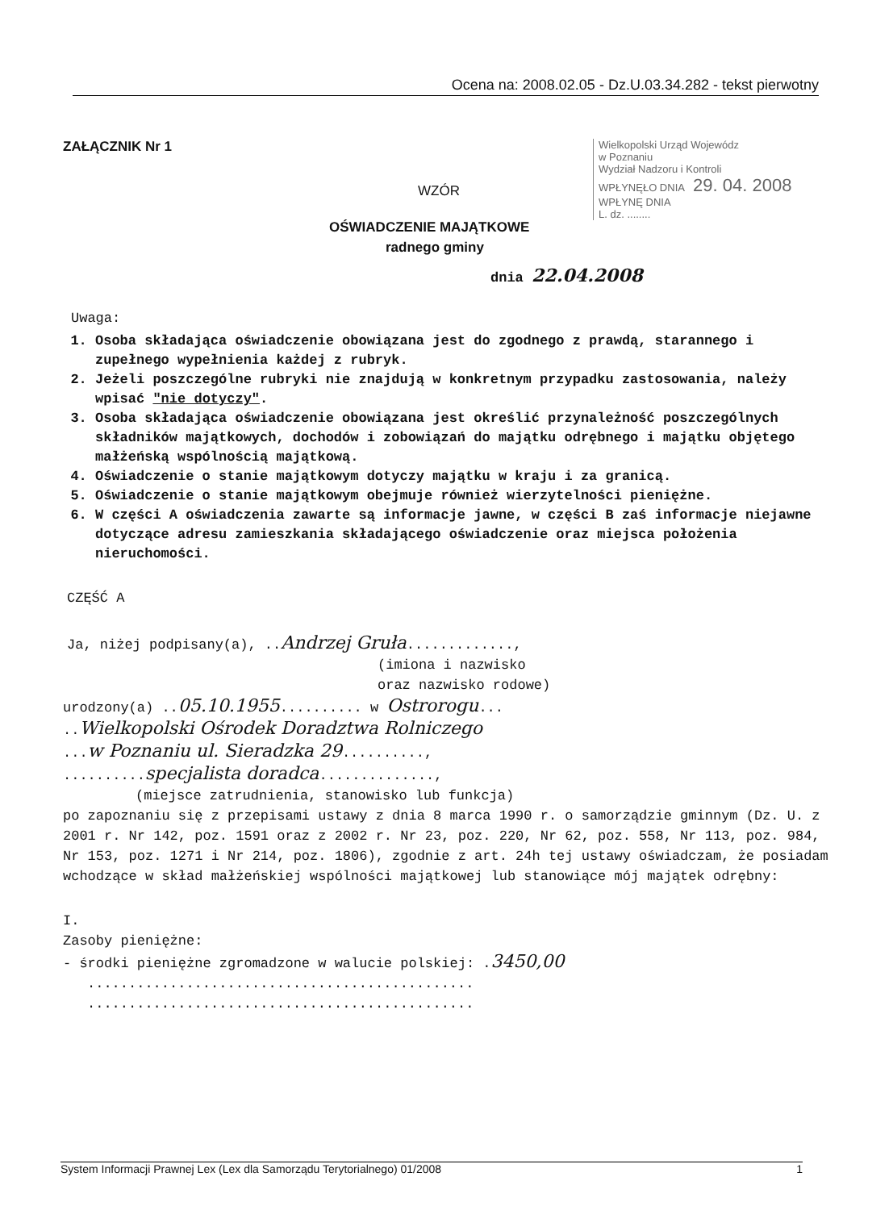Ocena na: 2008.02.05 - Dz.U.03.34.282 - tekst pierwotny
Wielkopolski Urząd Wojewódz
w Poznaniu
Wydział Nadzoru i Kontroli
WPŁYNĘŁO DNIA 29. 04. 2008 WPŁYNĘ DNIA
L. dz. ........
ZAŁĄCZNIK Nr 1
WZÓR
OŚWIADCZENIE MAJĄTKOWE
radnego gminy
dnia 22.04.2008
Uwaga:
1. Osoba składająca oświadczenie obowiązana jest do zgodnego z prawdą, starannego i zupełnego wypełnienia każdej z rubryk.
2. Jeżeli poszczególne rubryki nie znajdują w konkretnym przypadku zastosowania, należy wpisać "nie dotyczy".
3. Osoba składająca oświadczenie obowiązana jest określić przynależność poszczególnych składników majątkowych, dochodów i zobowiązań do majątku odrębnego i majątku objętego małżeńską wspólnością majątkową.
4. Oświadczenie o stanie majątkowym dotyczy majątku w kraju i za granicą.
5. Oświadczenie o stanie majątkowym obejmuje również wierzytelności pieniężne.
6. W części A oświadczenia zawarte są informacje jawne, w części B zaś informacje niejawne dotyczące adresu zamieszkania składającego oświadczenie oraz miejsca położenia nieruchomości.
CZĘŚĆ A
Ja, niżej podpisany(a), ..Andrzej Gruła.............,
(imiona i nazwisko
oraz nazwisko rodowe)
urodzony(a) ..05.10.1955.......... w Ostrorogu...
..Wielkopolski Ośrodek Doradztwa Rolniczego
...w Poznaniu ul. Sieradzka 29..........,
..........specjalista doradca..............,
(miejsce zatrudnienia, stanowisko lub funkcja)
po zapoznaniu się z przepisami ustawy z dnia 8 marca 1990 r. o samorządzie gminnym (Dz. U. z 2001 r. Nr 142, poz. 1591 oraz z 2002 r. Nr 23, poz. 220, Nr 62, poz. 558, Nr 113, poz. 984, Nr 153, poz. 1271 i Nr 214, poz. 1806), zgodnie z art. 24h tej ustawy oświadczam, że posiadam wchodzące w skład małżeńskiej wspólności majątkowej lub stanowiące mój majątek odrębny:
I.
Zasoby pieniężne:
- środki pieniężne zgromadzone w walucie polskiej: .3450,00
...............................................
...............................................
System Informacji Prawnej Lex (Lex dla Samorządu Terytorialnego) 01/2008 1